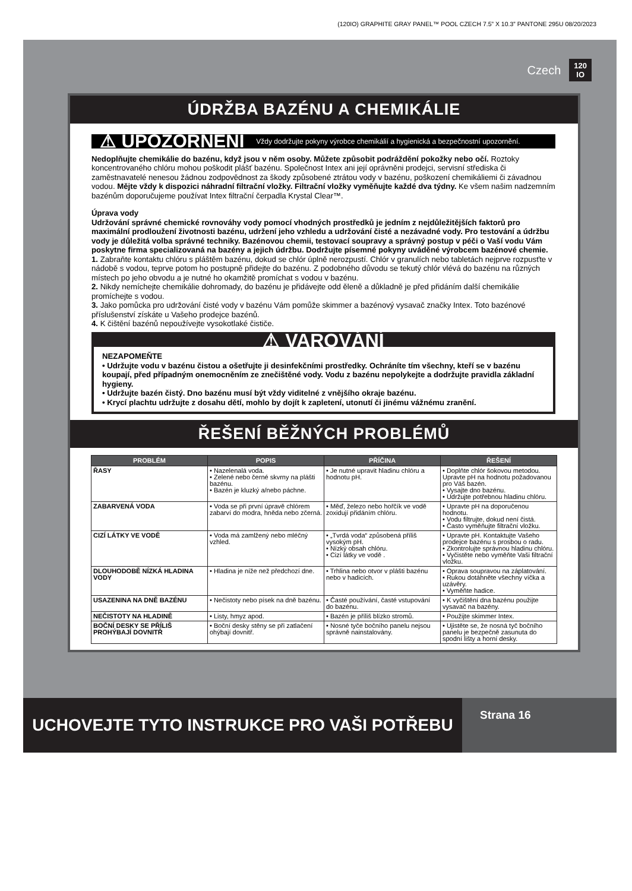(120IO) GRAPHITE GRAY PANEL™ POOL CZECH 7.5” X 10.3” PANTONE 295U 08/20/2023
Czech 120
IO
ÚDRŽBA BAZÉNU A CHEMIKÁLIE
⚠ UPOZORNĚNÍ Vždy dodržujte pokyny výrobce chemikálií a hygienická a bezpečnostní upozornění.
Nedoplňujte chemikálie do bazénu, když jsou v něm osoby. Můžete způsobit podráždění pokožky nebo očí. Roztoky koncentrovaného chlóru mohou poškodit plášť bazénu. Společnost Intex ani její oprávněni prodejci, servisní střediska či zaměstnavatelé nenesou žádnou zodpovědnost za škody způsobené ztrátou vody v bazénu, poškození chemikáliemi či závadnou vodou. Mějte vždy k dispozici náhradní filtrační vložky. Filtrační vložky vyměňujte každé dva týdny. Ke všem našim nadzemním bazénům doporučujeme používat Intex filtrační čerpadla Krystal Clear™.
Úprava vody
Udržování správné chemické rovnováhy vody pomocí vhodných prostředků je jedním z nejdůležitějších faktorů pro maximální prodloužení životnosti bazénu, udržení jeho vzhledu a udržování čisté a nezávadné vody. Pro testování a údržbu vody je důležitá volba správné techniky. Bazénovou chemii, testovací soupravy a správný postup v péči o Vaší vodu Vám poskytne firma specializovaná na bazény a jejich údržbu. Dodržujte písemné pokyny uváděné výrobcem bazénové chemie.
1. Zabraňte kontaktu chlóru s pláštěm bazénu, dokud se chlór úplně nerozpustí. Chlór v granulích nebo tabletách nejprve rozpusťte v nádobě s vodou, teprve potom ho postupně přidejte do bazénu. Z podobného důvodu se tekutý chlór vlévá do bazénu na různých místech po jeho obvodu a je nutné ho okamžitě promíchat s vodou v bazénu.
2. Nikdy nemíchejte chemikálie dohromady, do bazénu je přidávejte odd ěleně a důkladně je před přidáním další chemikálie promíchejte s vodou.
3. Jako pomůcka pro udržování čisté vody v bazénu Vám pomůže skimmer a bazénový vysavač značky Intex. Toto bazénové příslušenství získáte u Vašeho prodejce bazénů.
4. K čištění bazénů nepoužívejte vysokotlaké čističe.
⚠ VAROVÁNÍ
NEZAPOMEŇTE
• Udržujte vodu v bazénu čistou a ošetřujte ji desinfekčními prostředky. Ochráníte tím všechny, kteří se v bazénu koupají, před případným onemocněním ze znečištěné vody. Vodu z bazénu nepolykejte a dodržujte pravidla základní hygieny.
• Udržujte bazén čistý. Dno bazénu musí být vždy viditelné z vnějšího okraje bazénu.
• Krycí plachtu udržujte z dosahu dětí, mohlo by dojít k zapletení, utonutí či jinému vážnému zranění.
ŘEŠENÍ BĚŽNÝCH PROBLÉMŮ
| PROBLÉM | POPIS | PŘÍČINA | ŘEŠENÍ |
| --- | --- | --- | --- |
| ŘASY | • Nazelenalá voda. • Zelené nebo černé skvrny na plášti bazénu. • Bazén je kluzký a/nebo páchne. | • Je nutné upravit hladinu chlóru a hodnotu pH. | • Doplňte chlór šokovou metodou. Upravte pH na hodnotu požadovanou pro Váš bazén. • Vysajte dno bazénu. • Udržujte potřebnou hladinu chlóru. |
| ZABARVENÁ VODA | • Voda se při první úpravě chlórem zabarví do modra, hněda nebo zčerná. | • Měď, železo nebo hořčík ve vodě zoxidují přidáním chlóru. | • Upravte pH na doporučenou hodnotu. • Vodu filtrujte, dokud není čistá. • Často vyměňujte filtrační vložku. |
| CIZÍ LÁTKY VE VODĚ | • Voda má zamlžený nebo mléčný vzhled. | • „Tvrdá voda“ způsobená příliš vysokým pH. • Nízký obsah chlóru. • Cizí látky ve vodě . | • Upravte pH. Kontaktujte Vašeho prodejce bazénu s prosbou o radu. • Zkontrolujte správnou hladinu chlóru. • Vyčistěte nebo vyměňte Vaši filtrační vložku. |
| DLOUHODOBĚ NÍZKÁ HLADINA VODY | • Hladina je níže než předchozí dne. | • Trhlina nebo otvor v plášti bazénu nebo v hadicích. | • Oprava soupravou na záplatování. • Rukou dotáhněte všechny víčka a uzávěry. • Vyměňte hadice. |
| USAZENINA NA DNĚ BAZÉNU | • Nečistoty nebo písek na dně bazénu. | • Časté používání, časté vstupování do bazénu. | • K vyčištění dna bazénu použijte vysavač na bazény. |
| NEČISTOTY NA HLADINĚ | • Listy, hmyz apod. | • Bazén je příliš blízko stromů. | • Použijte skimmer Intex. |
| BOČNÍ DESKY SE PŘÍLIŠ PROHÝBAJÍ DOVNITŘ | • Boční desky stěny se při zatlačení ohýbají dovnitř. | • Nosné tyče bočního panelu nejsou správně nainstalovány. | • Ujistěte se, že nosná tyč bočního panelu je bezpečně zasunuta do spodní lišty a horní desky. |
UCHOVEJTE TYTO INSTRUKCE PRO VAŠI POTŘEBU
Strana 16